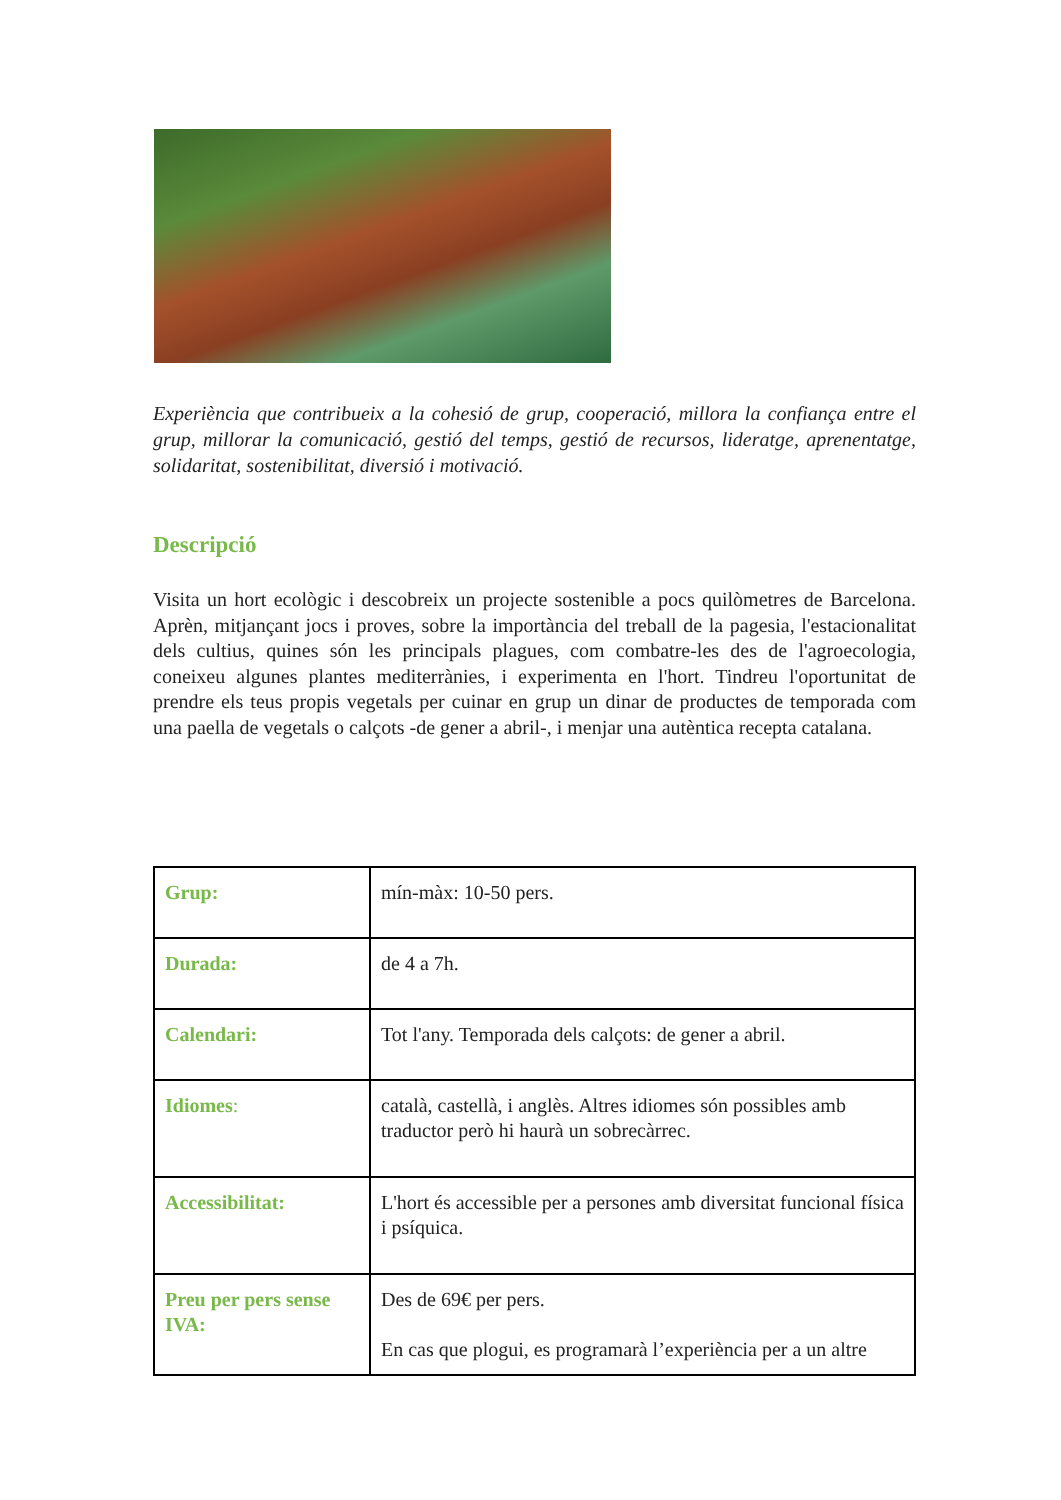Experiència que contribueix a la cohesió de grup, cooperació, millora la confiança entre el grup, millorar la comunicació, gestió del temps, gestió de recursos, lideratge, aprenentatge, solidaritat, sostenibilitat, diversió i motivació.
Descripció
Visita un hort ecològic i descobreix un projecte sostenible a pocs quilòmetres de Barcelona. Aprèn, mitjançant jocs i proves, sobre la importància del treball de la pagesia, l'estacionalitat dels cultius, quines són les principals plagues, com combatre-les des de l'agroecologia, coneixeu algunes plantes mediterrànies, i experimenta en l'hort. Tindreu l'oportunitat de prendre els teus propis vegetals per cuinar en grup un dinar de productes de temporada com una paella de vegetals o calçots -de gener a abril-, i menjar una autèntica recepta catalana.
| Grup: | mín-màx: 10-50 pers. |
| Durada: | de 4 a 7h. |
| Calendari: | Tot l'any. Temporada dels calçots: de gener a abril. |
| Idiomes : | català, castellà, i anglès. Altres idiomes són possibles amb traductor però hi haurà un sobrecàrrec. |
| Accessibilitat: | L'hort és accessible per a persones amb diversitat funcional física i psíquica. |
| Preu per pers sense IVA: | Des de 69€ per pers. En cas que plogui, es programarà l’experiència per a un altre |